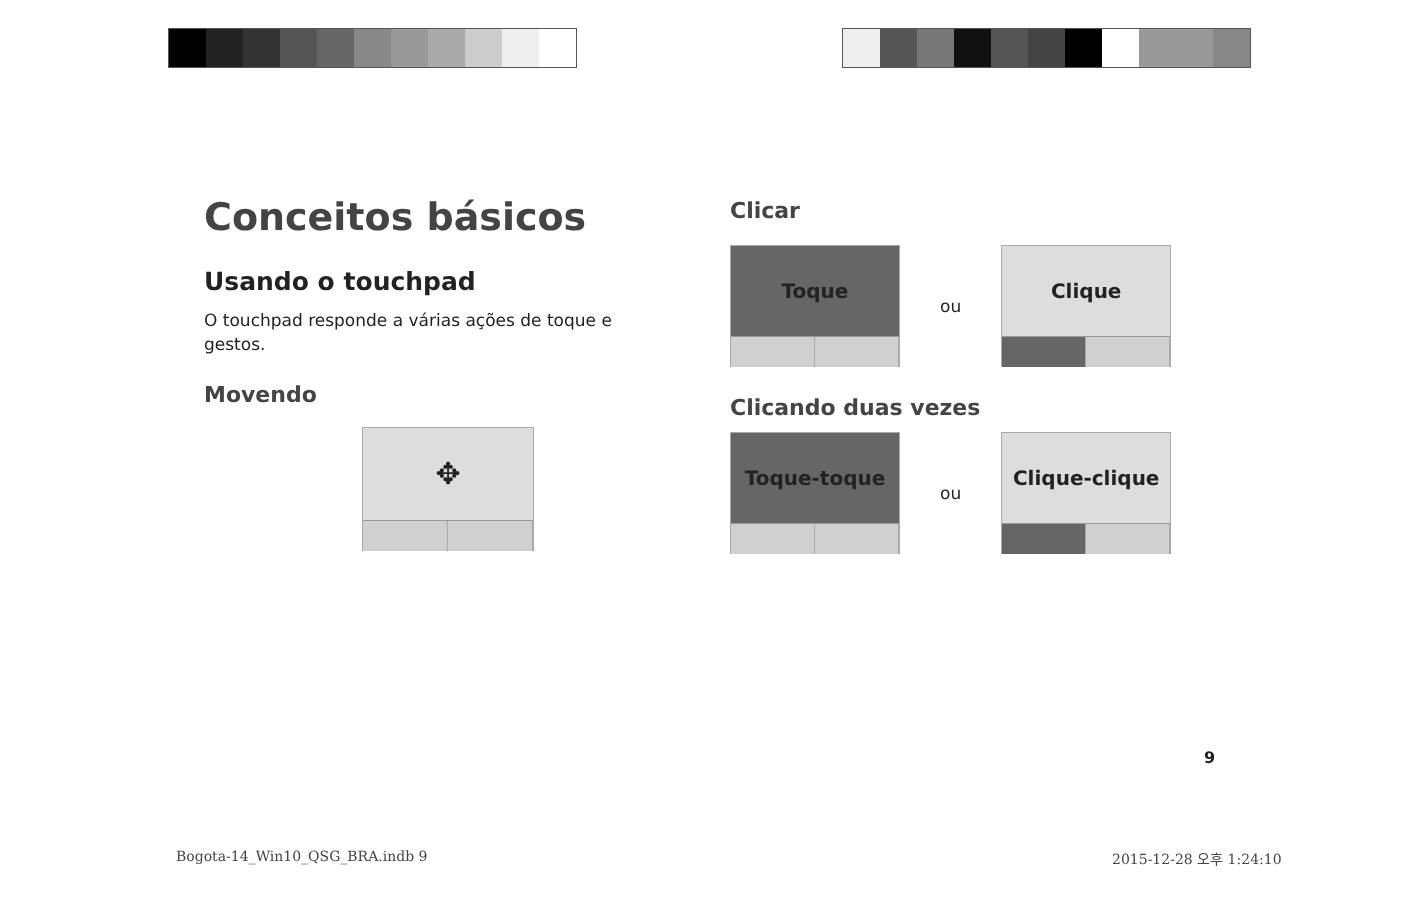Conceitos básicos
Usando o touchpad
O touchpad responde a várias ações de toque e gestos.
Movendo
✥
Clicar
Toque
ou
Clique
Clicando duas vezes
Toque-toque
ou
Clique-clique
9
Bogota-14_Win10_QSG_BRA.indb 9 2015-12-28 오후 1:24:10